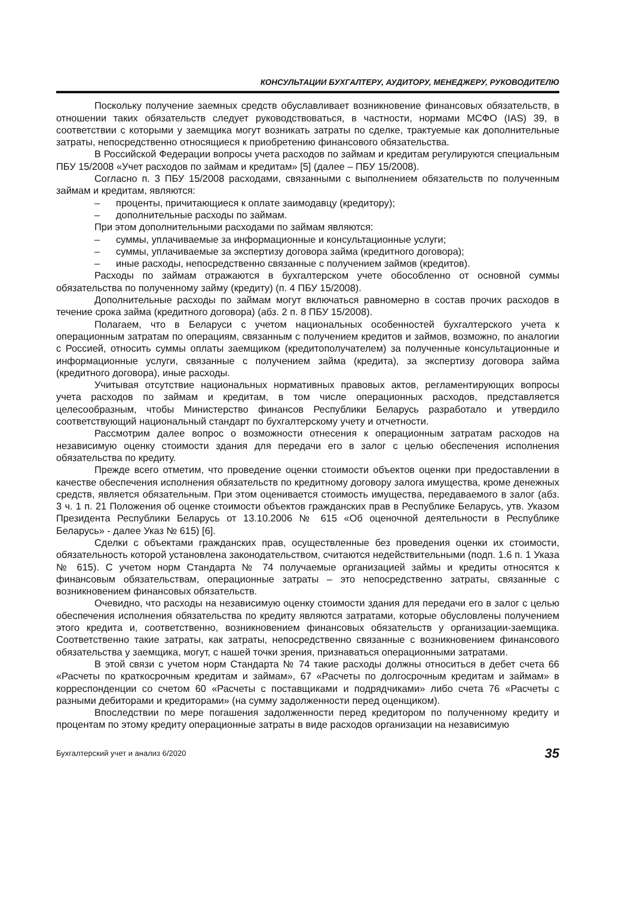КОНСУЛЬТАЦИИ БУХГАЛТЕРУ, АУДИТОРУ, МЕНЕДЖЕРУ, РУКОВОДИТЕЛЮ
Поскольку получение заемных средств обуславливает возникновение финансовых обязательств, в отношении таких обязательств следует руководствоваться, в частности, нормами МСФО (IAS) 39, в соответствии с которыми у заемщика могут возникать затраты по сделке, трактуемые как дополнительные затраты, непосредственно относящиеся к приобретению финансового обязательства.
В Российской Федерации вопросы учета расходов по займам и кредитам регулируются специальным ПБУ 15/2008 «Учет расходов по займам и кредитам» [5] (далее – ПБУ 15/2008).
Согласно п. 3 ПБУ 15/2008 расходами, связанными с выполнением обязательств по полученным займам и кредитам, являются:
– проценты, причитающиеся к оплате заимодавцу (кредитору);
– дополнительные расходы по займам.
При этом дополнительными расходами по займам являются:
– суммы, уплачиваемые за информационные и консультационные услуги;
– суммы, уплачиваемые за экспертизу договора займа (кредитного договора);
– иные расходы, непосредственно связанные с получением займов (кредитов).
Расходы по займам отражаются в бухгалтерском учете обособленно от основной суммы обязательства по полученному займу (кредиту) (п. 4 ПБУ 15/2008).
Дополнительные расходы по займам могут включаться равномерно в состав прочих расходов в течение срока займа (кредитного договора) (абз. 2 п. 8 ПБУ 15/2008).
Полагаем, что в Беларуси с учетом национальных особенностей бухгалтерского учета к операционным затратам по операциям, связанным с получением кредитов и займов, возможно, по аналогии с Россией, относить суммы оплаты заемщиком (кредитополучателем) за полученные консультационные и информационные услуги, связанные с получением займа (кредита), за экспертизу договора займа (кредитного договора), иные расходы.
Учитывая отсутствие национальных нормативных правовых актов, регламентирующих вопросы учета расходов по займам и кредитам, в том числе операционных расходов, представляется целесообразным, чтобы Министерство финансов Республики Беларусь разработало и утвердило соответствующий национальный стандарт по бухгалтерскому учету и отчетности.
Рассмотрим далее вопрос о возможности отнесения к операционным затратам расходов на независимую оценку стоимости здания для передачи его в залог с целью обеспечения исполнения обязательства по кредиту.
Прежде всего отметим, что проведение оценки стоимости объектов оценки при предоставлении в качестве обеспечения исполнения обязательств по кредитному договору залога имущества, кроме денежных средств, является обязательным. При этом оценивается стоимость имущества, передаваемого в залог (абз. 3 ч. 1 п. 21 Положения об оценке стоимости объектов гражданских прав в Республике Беларусь, утв. Указом Президента Республики Беларусь от 13.10.2006 № 615 «Об оценочной деятельности в Республике Беларусь» - далее Указ № 615) [6].
Сделки с объектами гражданских прав, осуществленные без проведения оценки их стоимости, обязательность которой установлена законодательством, считаются недействительными (подп. 1.6 п. 1 Указа № 615). С учетом норм Стандарта № 74 получаемые организацией займы и кредиты относятся к финансовым обязательствам, операционные затраты – это непосредственно затраты, связанные с возникновением финансовых обязательств.
Очевидно, что расходы на независимую оценку стоимости здания для передачи его в залог с целью обеспечения исполнения обязательства по кредиту являются затратами, которые обусловлены получением этого кредита и, соответственно, возникновением финансовых обязательств у организации-заемщика. Соответственно такие затраты, как затраты, непосредственно связанные с возникновением финансового обязательства у заемщика, могут, с нашей точки зрения, признаваться операционными затратами.
В этой связи с учетом норм Стандарта № 74 такие расходы должны относиться в дебет счета 66 «Расчеты по краткосрочным кредитам и займам», 67 «Расчеты по долгосрочным кредитам и займам» в корреспонденции со счетом 60 «Расчеты с поставщиками и подрядчиками» либо счета 76 «Расчеты с разными дебиторами и кредиторами» (на сумму задолженности перед оценщиком).
Впоследствии по мере погашения задолженности перед кредитором по полученному кредиту и процентам по этому кредиту операционные затраты в виде расходов организации на независимую
Бухгалтерский учет и анализ 6/2020 35